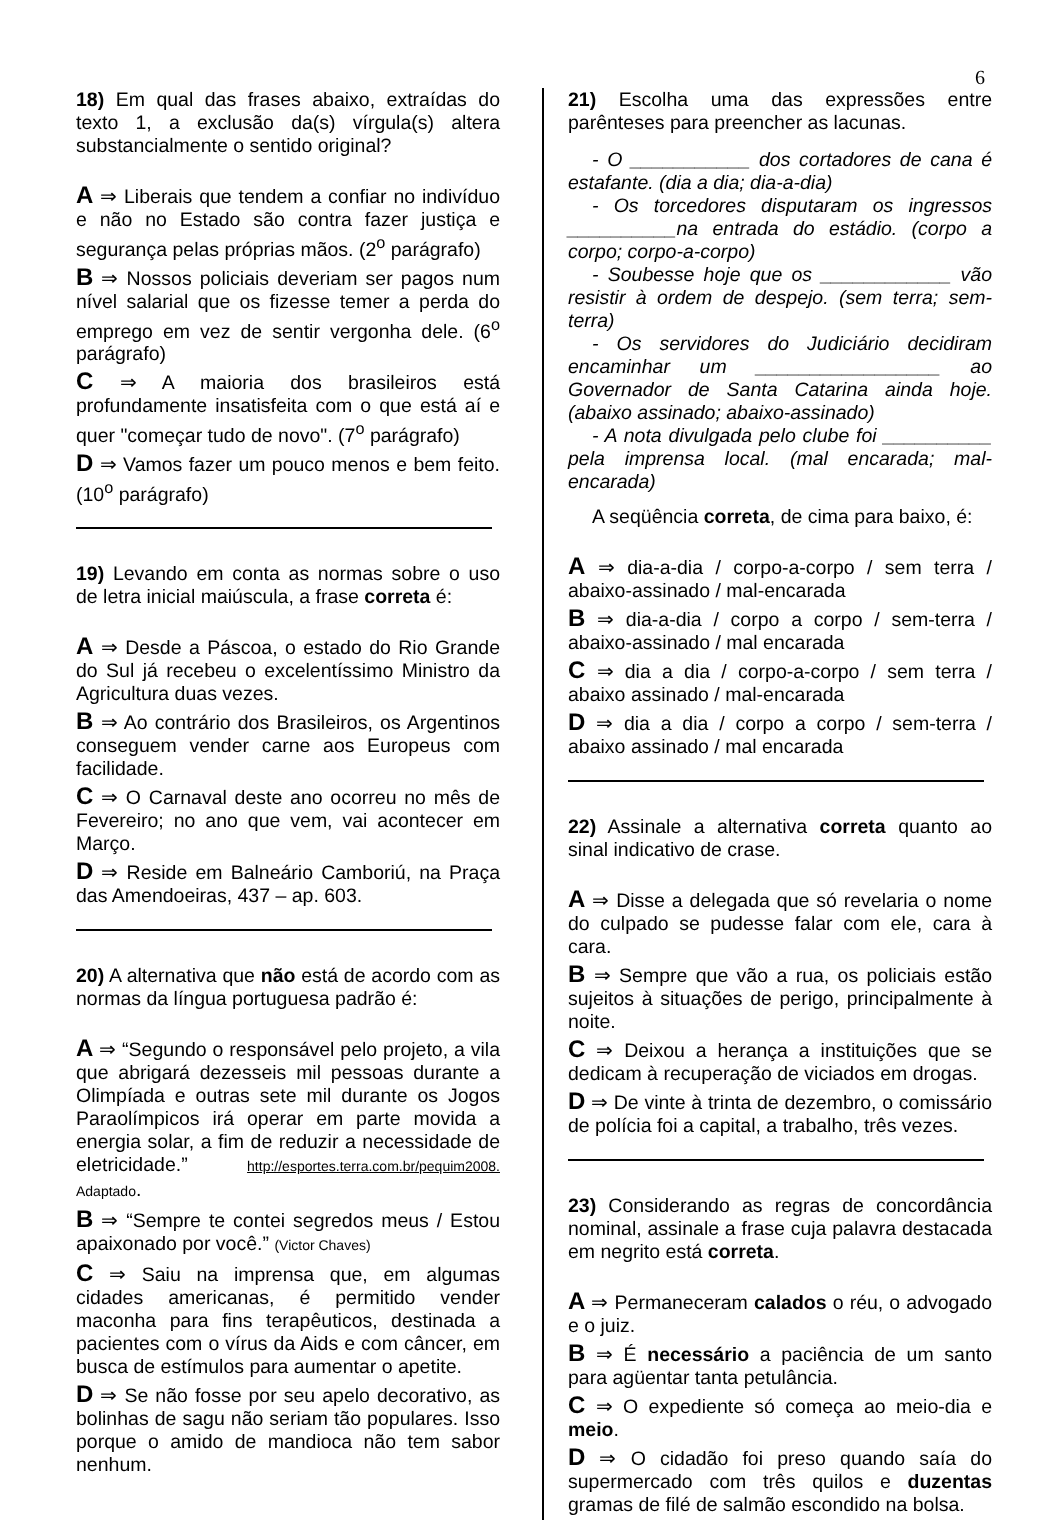6
18) Em qual das frases abaixo, extraídas do texto 1, a exclusão da(s) vírgula(s) altera substancialmente o sentido original?
A ⇒ Liberais que tendem a confiar no indivíduo e não no Estado são contra fazer justiça e segurança pelas próprias mãos. (2<sup>o</sup> parágrafo)
B ⇒ Nossos policiais deveriam ser pagos num nível salarial que os fizesse temer a perda do emprego em vez de sentir vergonha dele. (6<sup>o</sup> parágrafo)
C ⇒ A maioria dos brasileiros está profundamente insatisfeita com o que está aí e quer "começar tudo de novo". (7<sup>o</sup> parágrafo)
D ⇒ Vamos fazer um pouco menos e bem feito. (10<sup>o</sup> parágrafo)
19) Levando em conta as normas sobre o uso de letra inicial maiúscula, a frase correta é:
A ⇒ Desde a Páscoa, o estado do Rio Grande do Sul já recebeu o excelentíssimo Ministro da Agricultura duas vezes.
B ⇒ Ao contrário dos Brasileiros, os Argentinos conseguem vender carne aos Europeus com facilidade.
C ⇒ O Carnaval deste ano ocorreu no mês de Fevereiro; no ano que vem, vai acontecer em Março.
D ⇒ Reside em Balneário Camboriú, na Praça das Amendoeiras, 437 – ap. 603.
20) A alternativa que não está de acordo com as normas da língua portuguesa padrão é:
A ⇒ “Segundo o responsável pelo projeto, a vila que abrigará dezesseis mil pessoas durante a Olimpíada e outras sete mil durante os Jogos Paraolímpicos irá operar em parte movida a energia solar, a fim de reduzir a necessidade de eletricidade.” http://esportes.terra.com.br/pequim2008. Adaptado.
B ⇒ “Sempre te contei segredos meus / Estou apaixonado por você.” (Victor Chaves)
C ⇒ Saiu na imprensa que, em algumas cidades americanas, é permitido vender maconha para fins terapêuticos, destinada a pacientes com o vírus da Aids e com câncer, em busca de estímulos para aumentar o apetite.
D ⇒ Se não fosse por seu apelo decorativo, as bolinhas de sagu não seriam tão populares. Isso porque o amido de mandioca não tem sabor nenhum.
21) Escolha uma das expressões entre parênteses para preencher as lacunas.
- O ___________ dos cortadores de cana é estafante. (dia a dia; dia-a-dia)
- Os torcedores disputaram os ingressos __________na entrada do estádio. (corpo a corpo; corpo-a-corpo)
- Soubesse hoje que os ____________ vão resistir à ordem de despejo. (sem terra; sem-terra)
- Os servidores do Judiciário decidiram encaminhar um _________________ ao Governador de Santa Catarina ainda hoje. (abaixo assinado; abaixo-assinado)
- A nota divulgada pelo clube foi __________ pela imprensa local. (mal encarada; mal-encarada)
A seqüência correta, de cima para baixo, é:
A ⇒ dia-a-dia / corpo-a-corpo / sem terra / abaixo-assinado / mal-encarada
B ⇒ dia-a-dia / corpo a corpo / sem-terra / abaixo-assinado / mal encarada
C ⇒ dia a dia / corpo-a-corpo / sem terra / abaixo assinado / mal-encarada
D ⇒ dia a dia / corpo a corpo / sem-terra / abaixo assinado / mal encarada
22) Assinale a alternativa correta quanto ao sinal indicativo de crase.
A ⇒ Disse a delegada que só revelaria o nome do culpado se pudesse falar com ele, cara à cara.
B ⇒ Sempre que vão a rua, os policiais estão sujeitos à situações de perigo, principalmente à noite.
C ⇒ Deixou a herança a instituições que se dedicam à recuperação de viciados em drogas.
D ⇒ De vinte à trinta de dezembro, o comissário de polícia foi a capital, a trabalho, três vezes.
23) Considerando as regras de concordância nominal, assinale a frase cuja palavra destacada em negrito está correta.
A ⇒ Permaneceram calados o réu, o advogado e o juiz.
B ⇒ É necessário a paciência de um santo para agüentar tanta petulância.
C ⇒ O expediente só começa ao meio-dia e meio.
D ⇒ O cidadão foi preso quando saía do supermercado com três quilos e duzentas gramas de filé de salmão escondido na bolsa.